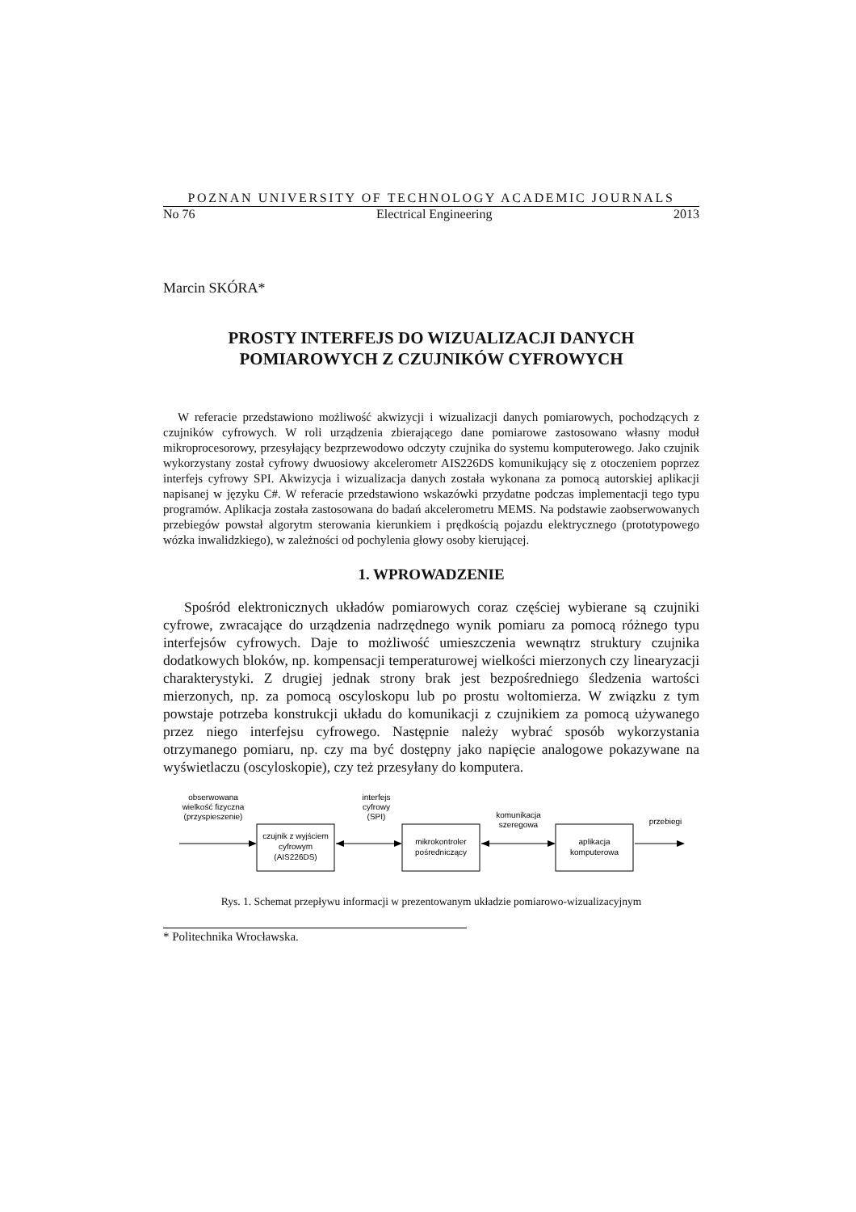POZNAN UNIVERSITY OF TECHNOLOGY ACADEMIC JOURNALS
No 76 Electrical Engineering 2013
Marcin SKÓRA*
PROSTY INTERFEJS DO WIZUALIZACJI DANYCH
POMIAROWYCH Z CZUJNIKÓW CYFROWYCH
W referacie przedstawiono możliwość akwizycji i wizualizacji danych pomiarowych, pochodzących z czujników cyfrowych. W roli urządzenia zbierającego dane pomiarowe zastosowano własny moduł mikroprocesorowy, przesyłający bezprzewodowo odczyty czujnika do systemu komputerowego. Jako czujnik wykorzystany został cyfrowy dwuosiowy akcelerometr AIS226DS komunikujący się z otoczeniem poprzez interfejs cyfrowy SPI. Akwizycja i wizualizacja danych została wykonana za pomocą autorskiej aplikacji napisanej w języku C#. W referacie przedstawiono wskazówki przydatne podczas implementacji tego typu programów. Aplikacja została zastosowana do badań akcelerometru MEMS. Na podstawie zaobserwowanych przebiegów powstał algorytm sterowania kierunkiem i prędkością pojazdu elektrycznego (prototypowego wózka inwalidzkiego), w zależności od pochylenia głowy osoby kierującej.
1. WPROWADZENIE
Spośród elektronicznych układów pomiarowych coraz częściej wybierane są czujniki cyfrowe, zwracające do urządzenia nadrzędnego wynik pomiaru za pomocą różnego typu interfejsów cyfrowych. Daje to możliwość umieszczenia wewnątrz struktury czujnika dodatkowych bloków, np. kompensacji temperaturowej wielkości mierzonych czy linearyzacji charakterystyki. Z drugiej jednak strony brak jest bezpośredniego śledzenia wartości mierzonych, np. za pomocą oscyloskopu lub po prostu woltomierza. W związku z tym powstaje potrzeba konstrukcji układu do komunikacji z czujnikiem za pomocą używanego przez niego interfejsu cyfrowego. Następnie należy wybrać sposób wykorzystania otrzymanego pomiaru, np. czy ma być dostępny jako napięcie analogowe pokazywane na wyświetlaczu (oscyloskopie), czy też przesyłany do komputera.
obserwowana
wielkość fizyczna
(przyspieszenie)
czujnik z wyjściem
cyfrowym
(AIS226DS)
interfejs
cyfrowy
(SPI)
mikrokontroler
pośredniczący
komunikacja
szeregowa
aplikacja
komputerowa
przebiegi
Rys. 1. Schemat przepływu informacji w prezentowanym układzie pomiarowo-wizualizacyjnym
* Politechnika Wrocławska.